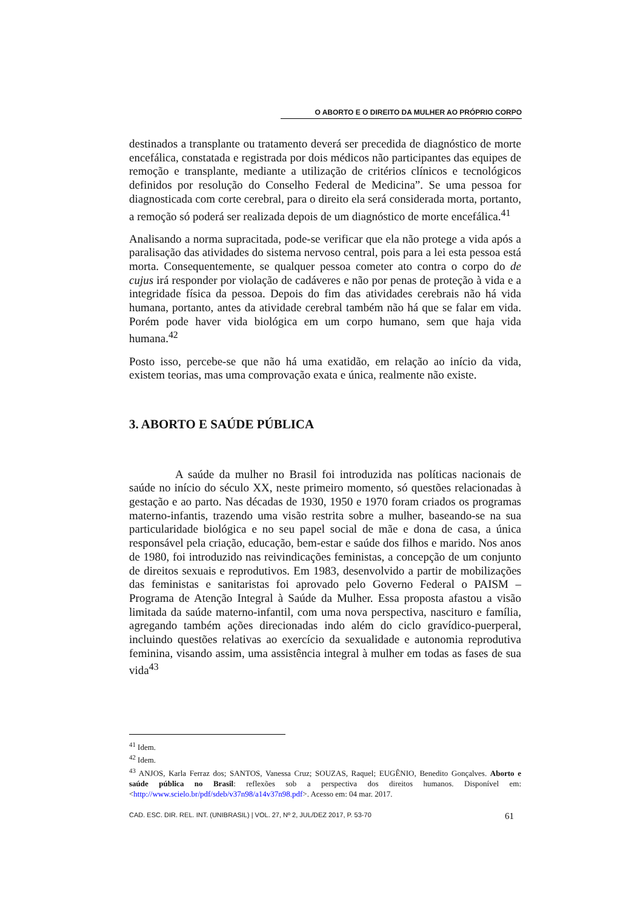O ABORTO E O DIREITO DA MULHER AO PRÓPRIO CORPO
destinados a transplante ou tratamento deverá ser precedida de diagnóstico de morte encefálica, constatada e registrada por dois médicos não participantes das equipes de remoção e transplante, mediante a utilização de critérios clínicos e tecnológicos definidos por resolução do Conselho Federal de Medicina”. Se uma pessoa for diagnosticada com corte cerebral, para o direito ela será considerada morta, portanto, a remoção só poderá ser realizada depois de um diagnóstico de morte encefálica.<sup>41</sup>
Analisando a norma supracitada, pode-se verificar que ela não protege a vida após a paralisação das atividades do sistema nervoso central, pois para a lei esta pessoa está morta. Consequentemente, se qualquer pessoa cometer ato contra o corpo do de cujus irá responder por violação de cadáveres e não por penas de proteção à vida e a integridade física da pessoa. Depois do fim das atividades cerebrais não há vida humana, portanto, antes da atividade cerebral também não há que se falar em vida. Porém pode haver vida biológica em um corpo humano, sem que haja vida humana.<sup>42</sup>
Posto isso, percebe-se que não há uma exatidão, em relação ao início da vida, existem teorias, mas uma comprovação exata e única, realmente não existe.
3. ABORTO E SAÚDE PÚBLICA
A saúde da mulher no Brasil foi introduzida nas políticas nacionais de saúde no início do século XX, neste primeiro momento, só questões relacionadas à gestação e ao parto. Nas décadas de 1930, 1950 e 1970 foram criados os programas materno-infantis, trazendo uma visão restrita sobre a mulher, baseando-se na sua particularidade biológica e no seu papel social de mãe e dona de casa, a única responsável pela criação, educação, bem-estar e saúde dos filhos e marido. Nos anos de 1980, foi introduzido nas reivindicações feministas, a concepção de um conjunto de direitos sexuais e reprodutivos. Em 1983, desenvolvido a partir de mobilizações das feministas e sanitaristas foi aprovado pelo Governo Federal o PAISM – Programa de Atenção Integral à Saúde da Mulher. Essa proposta afastou a visão limitada da saúde materno-infantil, com uma nova perspectiva, nascituro e família, agregando também ações direcionadas indo além do ciclo gravídico-puerperal, incluindo questões relativas ao exercício da sexualidade e autonomia reprodutiva feminina, visando assim, uma assistência integral à mulher em todas as fases de sua vida<sup>43</sup>
<sup>41</sup> Idem.
<sup>42</sup> Idem.
<sup>43</sup> ANJOS, Karla Ferraz dos; SANTOS, Vanessa Cruz; SOUZAS, Raquel; EUGÊNIO, Benedito Gonçalves. Aborto e saúde pública no Brasil: reflexões sob a perspectiva dos direitos humanos. Disponível em: <http://www.scielo.br/pdf/sdeb/v37n98/a14v37n98.pdf>. Acesso em: 04 mar. 2017.
CAD. ESC. DIR. REL. INT. (UNIBRASIL) | VOL. 27, Nº 2, JUL/DEZ 2017, P. 53-70 61